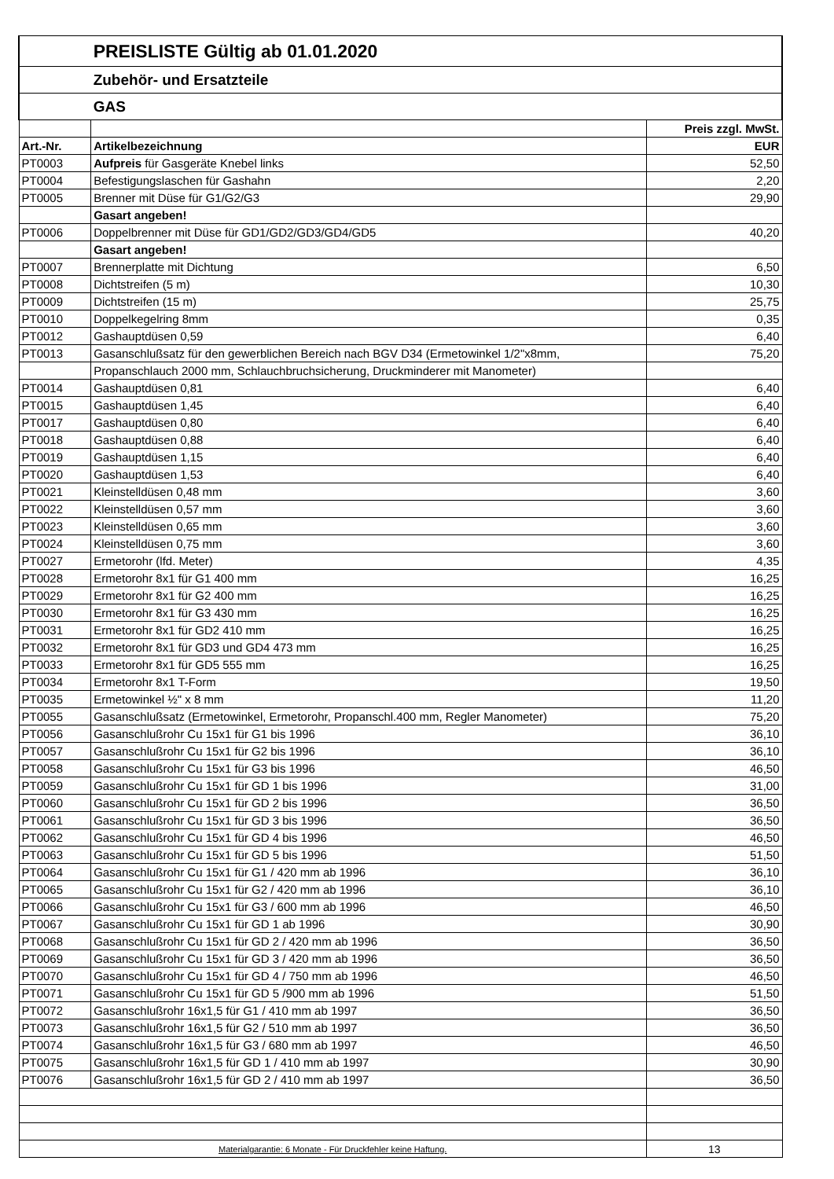| | PREISLISTE Gültig ab 01.01.2020 | |
| | Zubehör- und Ersatzteile | |
| | GAS | |
| | | Preis zzgl. MwSt. |
| Art.-Nr. | Artikelbezeichnung | EUR |
| PT0003 | Aufpreis für Gasgeräte Knebel links | 52,50 |
| PT0004 | Befestigungslaschen für Gashahn | 2,20 |
| PT0005 | Brenner mit Düse für G1/G2/G3 | 29,90 |
| | Gasart angeben! | |
| PT0006 | Doppelbrenner mit Düse für GD1/GD2/GD3/GD4/GD5 | 40,20 |
| | Gasart angeben! | |
| PT0007 | Brennerplatte mit Dichtung | 6,50 |
| PT0008 | Dichtstreifen (5 m) | 10,30 |
| PT0009 | Dichtstreifen (15 m) | 25,75 |
| PT0010 | Doppelkegelring 8mm | 0,35 |
| PT0012 | Gashauptdüsen 0,59 | 6,40 |
| PT0013 | Gasanschlußsatz für den gewerblichen Bereich nach BGV D34 (Ermetowinkel 1/2"x8mm, | 75,20 |
| | Propanschlauch 2000 mm, Schlauchbruchsicherung, Druckminderer mit Manometer) | |
| PT0014 | Gashauptdüsen 0,81 | 6,40 |
| PT0015 | Gashauptdüsen 1,45 | 6,40 |
| PT0017 | Gashauptdüsen 0,80 | 6,40 |
| PT0018 | Gashauptdüsen 0,88 | 6,40 |
| PT0019 | Gashauptdüsen 1,15 | 6,40 |
| PT0020 | Gashauptdüsen 1,53 | 6,40 |
| PT0021 | Kleinstelldüsen 0,48 mm | 3,60 |
| PT0022 | Kleinstelldüsen 0,57 mm | 3,60 |
| PT0023 | Kleinstelldüsen 0,65 mm | 3,60 |
| PT0024 | Kleinstelldüsen 0,75 mm | 3,60 |
| PT0027 | Ermetorohr (lfd. Meter) | 4,35 |
| PT0028 | Ermetorohr 8x1 für G1 400 mm | 16,25 |
| PT0029 | Ermetorohr 8x1 für G2 400 mm | 16,25 |
| PT0030 | Ermetorohr 8x1 für G3 430 mm | 16,25 |
| PT0031 | Ermetorohr 8x1 für GD2 410 mm | 16,25 |
| PT0032 | Ermetorohr 8x1 für GD3 und GD4 473 mm | 16,25 |
| PT0033 | Ermetorohr 8x1 für GD5 555 mm | 16,25 |
| PT0034 | Ermetorohr 8x1 T-Form | 19,50 |
| PT0035 | Ermetowinkel ½" x 8 mm | 11,20 |
| PT0055 | Gasanschlußsatz (Ermetowinkel, Ermetorohr, Propanschl.400 mm, Regler Manometer) | 75,20 |
| PT0056 | Gasanschlußrohr Cu 15x1 für G1 bis 1996 | 36,10 |
| PT0057 | Gasanschlußrohr Cu 15x1 für G2 bis 1996 | 36,10 |
| PT0058 | Gasanschlußrohr Cu 15x1 für G3 bis 1996 | 46,50 |
| PT0059 | Gasanschlußrohr Cu 15x1 für GD 1 bis 1996 | 31,00 |
| PT0060 | Gasanschlußrohr Cu 15x1 für GD 2 bis 1996 | 36,50 |
| PT0061 | Gasanschlußrohr Cu 15x1 für GD 3 bis 1996 | 36,50 |
| PT0062 | Gasanschlußrohr Cu 15x1 für GD 4 bis 1996 | 46,50 |
| PT0063 | Gasanschlußrohr Cu 15x1 für GD 5 bis 1996 | 51,50 |
| PT0064 | Gasanschlußrohr Cu 15x1 für G1 / 420 mm ab 1996 | 36,10 |
| PT0065 | Gasanschlußrohr Cu 15x1 für G2 / 420 mm ab 1996 | 36,10 |
| PT0066 | Gasanschlußrohr Cu 15x1 für G3 / 600 mm ab 1996 | 46,50 |
| PT0067 | Gasanschlußrohr Cu 15x1 für GD 1 ab 1996 | 30,90 |
| PT0068 | Gasanschlußrohr Cu 15x1 für GD 2 / 420 mm ab 1996 | 36,50 |
| PT0069 | Gasanschlußrohr Cu 15x1 für GD 3 / 420 mm ab 1996 | 36,50 |
| PT0070 | Gasanschlußrohr Cu 15x1 für GD 4 / 750 mm ab 1996 | 46,50 |
| PT0071 | Gasanschlußrohr Cu 15x1 für GD 5 /900 mm ab 1996 | 51,50 |
| PT0072 | Gasanschlußrohr 16x1,5 für G1 / 410 mm ab 1997 | 36,50 |
| PT0073 | Gasanschlußrohr 16x1,5 für G2 / 510 mm ab 1997 | 36,50 |
| PT0074 | Gasanschlußrohr 16x1,5 für G3 / 680 mm ab 1997 | 46,50 |
| PT0075 | Gasanschlußrohr 16x1,5 für GD 1 / 410 mm ab 1997 | 30,90 |
| PT0076 | Gasanschlußrohr 16x1,5 für GD 2 / 410 mm ab 1997 | 36,50 |
| Materialgarantie: 6 Monate - Für Druckfehler keine Haftung. | | 13 |